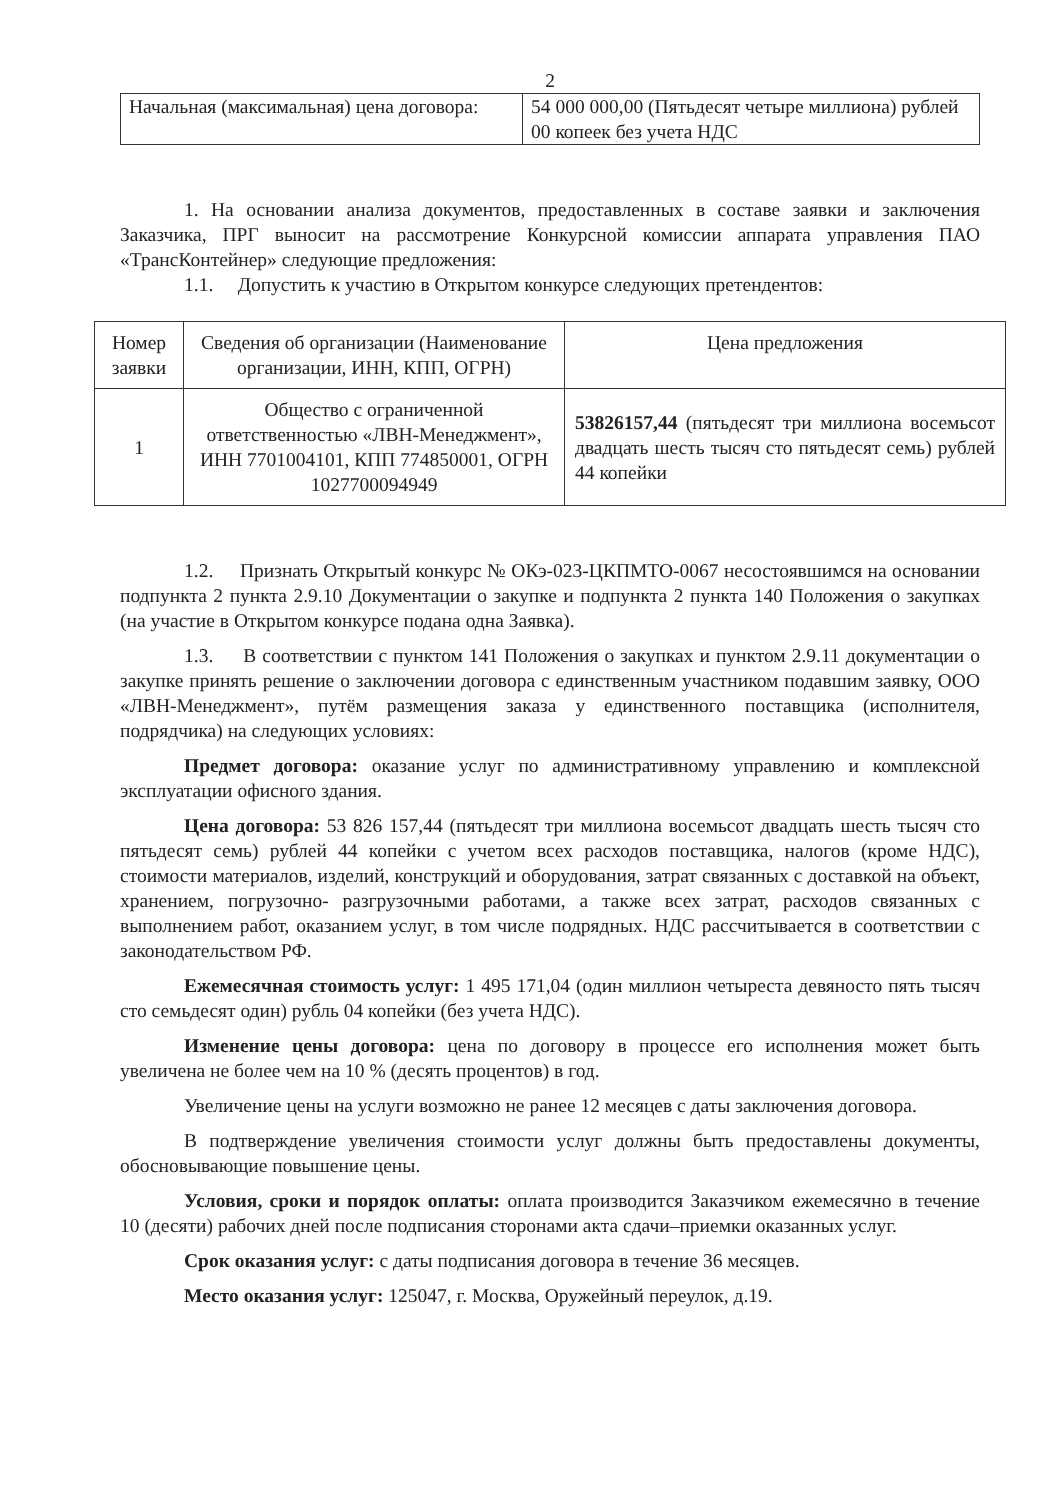2
| Начальная (максимальная) цена договора: | 54 000 000,00 (Пятьдесят четыре миллиона) рублей 00 копеек без учета НДС |
1. На основании анализа документов, предоставленных в составе заявки и заключения Заказчика, ПРГ выносит на рассмотрение Конкурсной комиссии аппарата управления ПАО «ТрансКонтейнер» следующие предложения:
1.1. Допустить к участию в Открытом конкурсе следующих претендентов:
| Номер заявки | Сведения об организации (Наименование организации, ИНН, КПП, ОГРН) | Цена предложения |
| --- | --- | --- |
| 1 | Общество с ограниченной ответственностью «ЛВН-Менеджмент», ИНН 7701004101, КПП 774850001, ОГРН 1027700094949 | 53826157,44 (пятьдесят три миллиона восемьсот двадцать шесть тысяч сто пятьдесят семь) рублей 44 копейки |
1.2. Признать Открытый конкурс № ОКэ-023-ЦКПМТО-0067 несостоявшимся на основании подпункта 2 пункта 2.9.10 Документации о закупке и подпункта 2 пункта 140 Положения о закупках (на участие в Открытом конкурсе подана одна Заявка).
1.3. В соответствии с пунктом 141 Положения о закупках и пунктом 2.9.11 документации о закупке принять решение о заключении договора с единственным участником подавшим заявку, ООО «ЛВН-Менеджмент», путём размещения заказа у единственного поставщика (исполнителя, подрядчика) на следующих условиях:
Предмет договора: оказание услуг по административному управлению и комплексной эксплуатации офисного здания.
Цена договора: 53 826 157,44 (пятьдесят три миллиона восемьсот двадцать шесть тысяч сто пятьдесят семь) рублей 44 копейки с учетом всех расходов поставщика, налогов (кроме НДС), стоимости материалов, изделий, конструкций и оборудования, затрат связанных с доставкой на объект, хранением, погрузочно- разгрузочными работами, а также всех затрат, расходов связанных с выполнением работ, оказанием услуг, в том числе подрядных. НДС рассчитывается в соответствии с законодательством РФ.
Ежемесячная стоимость услуг: 1 495 171,04 (один миллион четыреста девяносто пять тысяч сто семьдесят один) рубль 04 копейки (без учета НДС).
Изменение цены договора: цена по договору в процессе его исполнения может быть увеличена не более чем на 10 % (десять процентов) в год.
Увеличение цены на услуги возможно не ранее 12 месяцев с даты заключения договора.
В подтверждение увеличения стоимости услуг должны быть предоставлены документы, обосновывающие повышение цены.
Условия, сроки и порядок оплаты: оплата производится Заказчиком ежемесячно в течение 10 (десяти) рабочих дней после подписания сторонами акта сдачи–приемки оказанных услуг.
Срок оказания услуг: с даты подписания договора в течение 36 месяцев.
Место оказания услуг: 125047, г. Москва, Оружейный переулок, д.19.